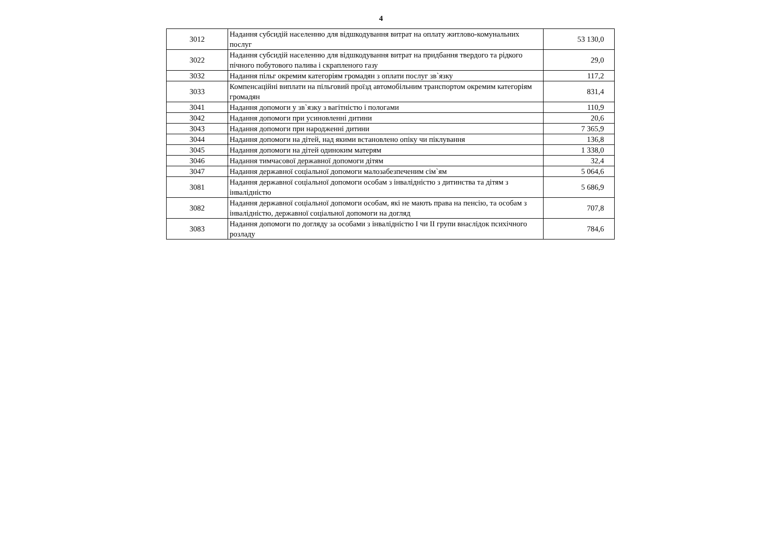4
| 3012 | Надання субсидій населенню для відшкодування витрат на оплату житлово-комунальних послуг | 53 130,0 |
| 3022 | Надання субсидій населенню для відшкодування витрат на придбання твердого та рідкого пічного побутового палива і скрапленого газу | 29,0 |
| 3032 | Надання пільг окремим категоріям громадян з оплати послуг зв`язку | 117,2 |
| 3033 | Компенсаційні виплати на пільговий проїзд автомобільним транспортом окремим категоріям громадян | 831,4 |
| 3041 | Надання допомоги у зв`язку з вагітністю і пологами | 110,9 |
| 3042 | Надання допомоги при усиновленні дитини | 20,6 |
| 3043 | Надання допомоги при народженні дитини | 7 365,9 |
| 3044 | Надання допомоги на дітей, над якими встановлено опіку чи піклування | 136,8 |
| 3045 | Надання допомоги на дітей одиноким матерям | 1 338,0 |
| 3046 | Надання тимчасової державної допомоги дітям | 32,4 |
| 3047 | Надання державної соціальної допомоги малозабезпеченим сім`ям | 5 064,6 |
| 3081 | Надання державної соціальної допомоги особам з інвалідністю з дитинства та дітям з інвалідністю | 5 686,9 |
| 3082 | Надання державної соціальної допомоги особам, які не мають права на пенсію, та особам з інвалідністю, державної соціальної допомоги на догляд | 707,8 |
| 3083 | Надання допомоги по догляду за особами з інвалідністю I чи II групи внаслідок психічного розладу | 784,6 |